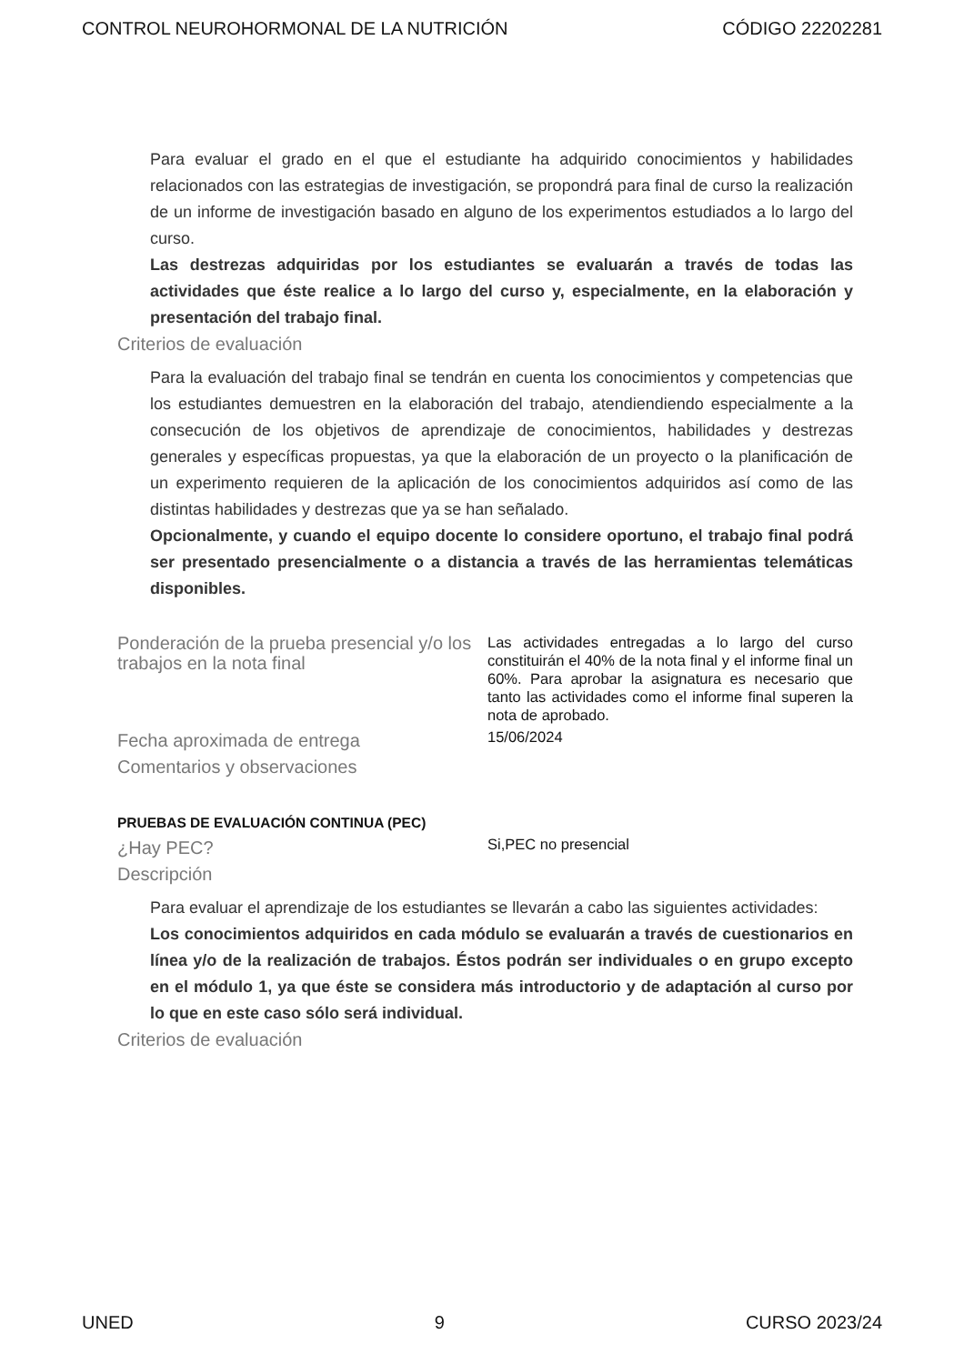CONTROL NEUROHORMONAL DE LA NUTRICIÓN CÓDIGO 22202281
Para evaluar el grado en el que el estudiante ha adquirido conocimientos y habilidades relacionados con las estrategias de investigación, se propondrá para final de curso la realización de un informe de investigación basado en alguno de los experimentos estudiados a lo largo del curso.
Las destrezas adquiridas por los estudiantes se evaluarán a través de todas las actividades que éste realice a lo largo del curso y, especialmente, en la elaboración y presentación del trabajo final.
Criterios de evaluación
Para la evaluación del trabajo final se tendrán en cuenta los conocimientos y competencias que los estudiantes demuestren en la elaboración del trabajo, atendiendiendo especialmente a la consecución de los objetivos de aprendizaje de conocimientos, habilidades y destrezas generales y específicas propuestas, ya que la elaboración de un proyecto o la planificación de un experimento requieren de la aplicación de los conocimientos adquiridos así como de las distintas habilidades y destrezas que ya se han señalado.
Opcionalmente, y cuando el equipo docente lo considere oportuno, el trabajo final podrá ser presentado presencialmente o a distancia a través de las herramientas telemáticas disponibles.
Ponderación de la prueba presencial y/o los trabajos en la nota final
Las actividades entregadas a lo largo del curso constituirán el 40% de la nota final y el informe final un 60%. Para aprobar la asignatura es necesario que tanto las actividades como el informe final superen la nota de aprobado.
Fecha aproximada de entrega
15/06/2024
Comentarios y observaciones
PRUEBAS DE EVALUACIÓN CONTINUA (PEC)
¿Hay PEC?
Si,PEC no presencial
Descripción
Para evaluar el aprendizaje de los estudiantes se llevarán a cabo las siguientes actividades:
Los conocimientos adquiridos en cada módulo se evaluarán a través de cuestionarios en línea y/o de la realización de trabajos. Éstos podrán ser individuales o en grupo excepto en el módulo 1, ya que éste se considera más introductorio y de adaptación al curso por lo que en este caso sólo será individual.
Criterios de evaluación
UNED 9 CURSO 2023/24